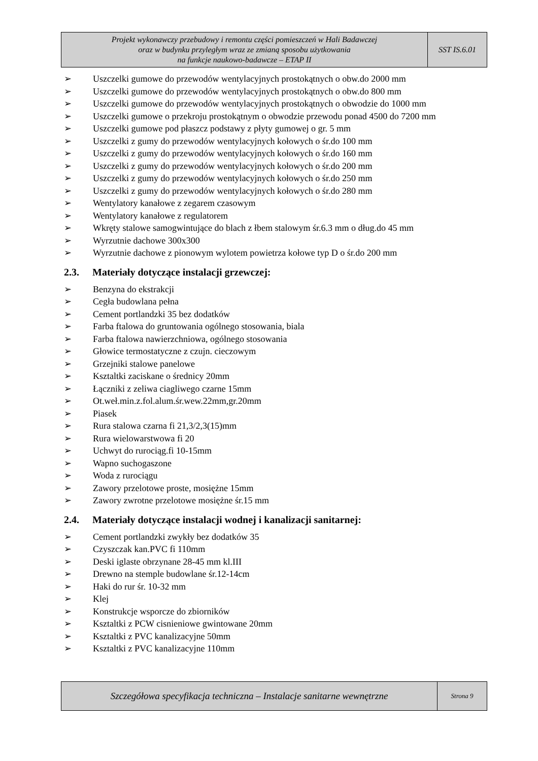| Projekt wykonawczy przebudowy i remontu części pomieszczeń w Hali Badawczej oraz w budynku przyległym wraz ze zmianą sposobu użytkowania na funkcje naukowo-badawcze – ETAP II | SST IS.6.01 |
➢ Uszczelki gumowe do przewodów wentylacyjnych prostokątnych o obw.do 2000 mm
➢ Uszczelki gumowe do przewodów wentylacyjnych prostokątnych o obw.do 800 mm
➢ Uszczelki gumowe do przewodów wentylacyjnych prostokątnych o obwodzie do 1000 mm
➢ Uszczelki gumowe o przekroju prostokątnym o obwodzie przewodu ponad 4500 do 7200 mm
➢ Uszczelki gumowe pod płaszcz podstawy z płyty gumowej o gr. 5 mm
➢ Uszczelki z gumy do przewodów wentylacyjnych kołowych o śr.do 100 mm
➢ Uszczelki z gumy do przewodów wentylacyjnych kołowych o śr.do 160 mm
➢ Uszczelki z gumy do przewodów wentylacyjnych kołowych o śr.do 200 mm
➢ Uszczelki z gumy do przewodów wentylacyjnych kołowych o śr.do 250 mm
➢ Uszczelki z gumy do przewodów wentylacyjnych kołowych o śr.do 280 mm
➢ Wentylatory kanałowe z zegarem czasowym
➢ Wentylatory kanałowe z regulatorem
➢ Wkręty stalowe samogwintujące do blach z łbem stalowym śr.6.3 mm o dług.do 45 mm
➢ Wyrzutnie dachowe 300x300
➢ Wyrzutnie dachowe z pionowym wylotem powietrza kołowe typ D o śr.do 200 mm
2.3. Materiały dotyczące instalacji grzewczej:
➢ Benzyna do ekstrakcji
➢ Cegła budowlana pełna
➢ Cement portlandzki 35 bez dodatków
➢ Farba ftalowa do gruntowania ogólnego stosowania, biala
➢ Farba ftalowa nawierzchniowa, ogólnego stosowania
➢ Głowice termostatyczne z czujn. cieczowym
➢ Grzejniki stalowe panelowe
➢ Ksztaltki zaciskane o średnicy 20mm
➢ Łączniki z zeliwa ciagliwego czarne 15mm
➢ Ot.weł.min.z.fol.alum.śr.wew.22mm,gr.20mm
➢ Piasek
➢ Rura stalowa czarna fi 21,3/2,3(15)mm
➢ Rura wielowarstwowa fi 20
➢ Uchwyt do rurociąg.fi 10-15mm
➢ Wapno suchogaszone
➢ Woda z rurociągu
➢ Zawory przelotowe proste, mosiężne 15mm
➢ Zawory zwrotne przelotowe mosiężne śr.15 mm
2.4. Materiały dotyczące instalacji wodnej i kanalizacji sanitarnej:
➢ Cement portlandzki zwykły bez dodatków 35
➢ Czyszczak kan.PVC fi 110mm
➢ Deski iglaste obrzynane 28-45 mm kl.III
➢ Drewno na stemple budowlane śr.12-14cm
➢ Haki do rur śr. 10-32 mm
➢ Klej
➢ Konstrukcje wsporcze do zbiorników
➢ Ksztaltki z PCW cisnieniowe gwintowane 20mm
➢ Ksztaltki z PVC kanalizacyjne 50mm
➢ Ksztaltki z PVC kanalizacyjne 110mm
| Szczegółowa specyfikacja techniczna – Instalacje sanitarne wewnętrzne | Strona 9 |